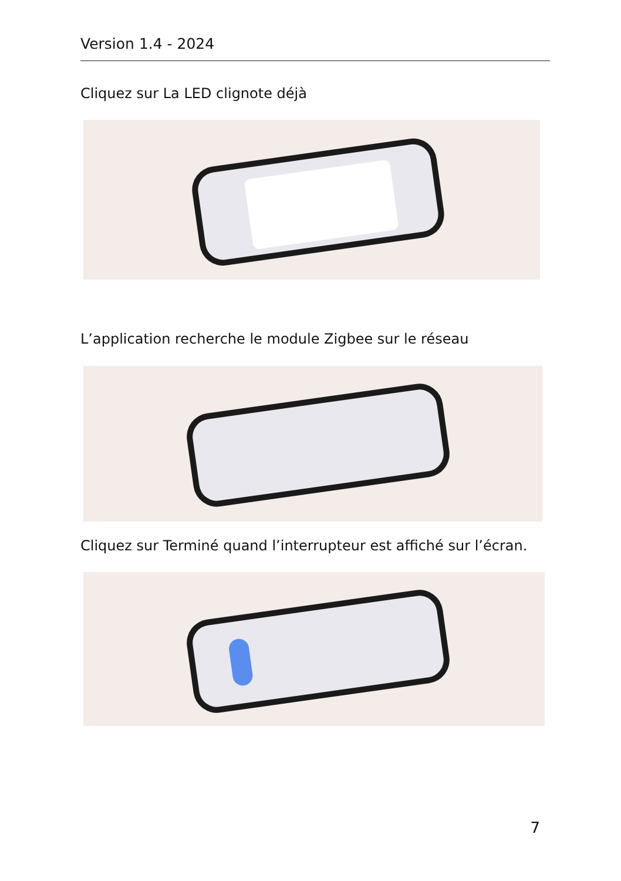Version 1.4 - 2024
Cliquez sur La LED clignote déjà
L’application recherche le module Zigbee sur le réseau
Cliquez sur Terminé quand l’interrupteur est affiché sur l’écran.
7